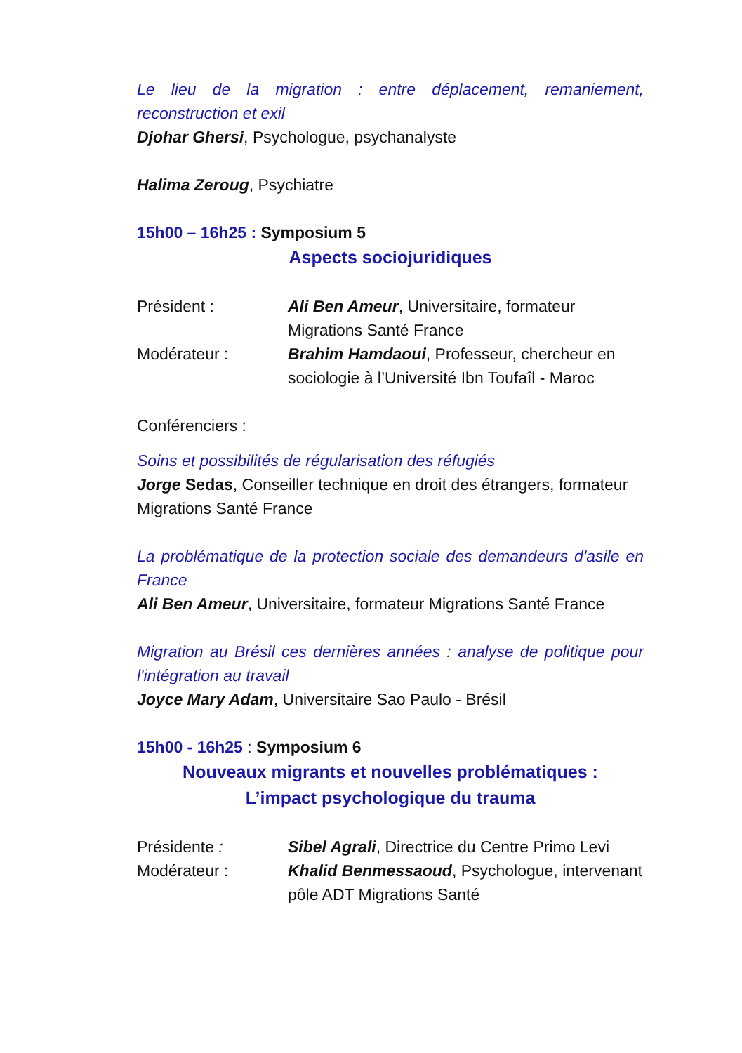Le lieu de la migration : entre déplacement, remaniement, reconstruction et exil
Djohar Ghersi, Psychologue, psychanalyste
Halima Zeroug, Psychiatre
15h00 – 16h25 : Symposium 5
Aspects sociojuridiques
Président : Ali Ben Ameur, Universitaire, formateur Migrations Santé France
Modérateur : Brahim Hamdaoui, Professeur, chercheur en sociologie à l’Université Ibn Toufaîl - Maroc
Conférenciers :
Soins et possibilités de régularisation des réfugiés
Jorge Sedas, Conseiller technique en droit des étrangers, formateur Migrations Santé France
La problématique de la protection sociale des demandeurs d'asile en France
Ali Ben Ameur, Universitaire, formateur Migrations Santé France
Migration au Brésil ces dernières années : analyse de politique pour l'intégration au travail
Joyce Mary Adam, Universitaire Sao Paulo - Brésil
15h00 - 16h25 : Symposium 6
Nouveaux migrants et nouvelles problématiques :
L’impact psychologique du trauma
Présidente : Sibel Agrali, Directrice du Centre Primo Levi
Modérateur : Khalid Benmessaoud, Psychologue, intervenant pôle ADT Migrations Santé